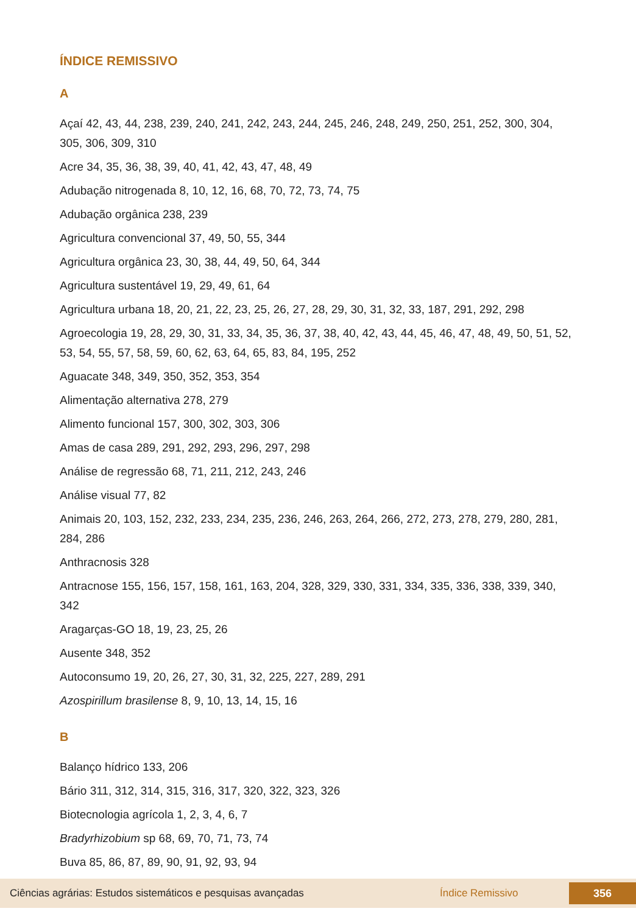ÍNDICE REMISSIVO
A
Açaí 42, 43, 44, 238, 239, 240, 241, 242, 243, 244, 245, 246, 248, 249, 250, 251, 252, 300, 304, 305, 306, 309, 310
Acre 34, 35, 36, 38, 39, 40, 41, 42, 43, 47, 48, 49
Adubação nitrogenada 8, 10, 12, 16, 68, 70, 72, 73, 74, 75
Adubação orgânica 238, 239
Agricultura convencional 37, 49, 50, 55, 344
Agricultura orgânica 23, 30, 38, 44, 49, 50, 64, 344
Agricultura sustentável 19, 29, 49, 61, 64
Agricultura urbana 18, 20, 21, 22, 23, 25, 26, 27, 28, 29, 30, 31, 32, 33, 187, 291, 292, 298
Agroecologia 19, 28, 29, 30, 31, 33, 34, 35, 36, 37, 38, 40, 42, 43, 44, 45, 46, 47, 48, 49, 50, 51, 52, 53, 54, 55, 57, 58, 59, 60, 62, 63, 64, 65, 83, 84, 195, 252
Aguacate 348, 349, 350, 352, 353, 354
Alimentação alternativa 278, 279
Alimento funcional 157, 300, 302, 303, 306
Amas de casa 289, 291, 292, 293, 296, 297, 298
Análise de regressão 68, 71, 211, 212, 243, 246
Análise visual 77, 82
Animais 20, 103, 152, 232, 233, 234, 235, 236, 246, 263, 264, 266, 272, 273, 278, 279, 280, 281, 284, 286
Anthracnosis 328
Antracnose 155, 156, 157, 158, 161, 163, 204, 328, 329, 330, 331, 334, 335, 336, 338, 339, 340, 342
Aragarças-GO 18, 19, 23, 25, 26
Ausente 348, 352
Autoconsumo 19, 20, 26, 27, 30, 31, 32, 225, 227, 289, 291
Azospirillum brasilense 8, 9, 10, 13, 14, 15, 16
B
Balanço hídrico 133, 206
Bário 311, 312, 314, 315, 316, 317, 320, 322, 323, 326
Biotecnologia agrícola 1, 2, 3, 4, 6, 7
Bradyrhizobium sp 68, 69, 70, 71, 73, 74
Buva 85, 86, 87, 89, 90, 91, 92, 93, 94
Ciências agrárias: Estudos sistemáticos e pesquisas avançadas Índice Remissivo 356